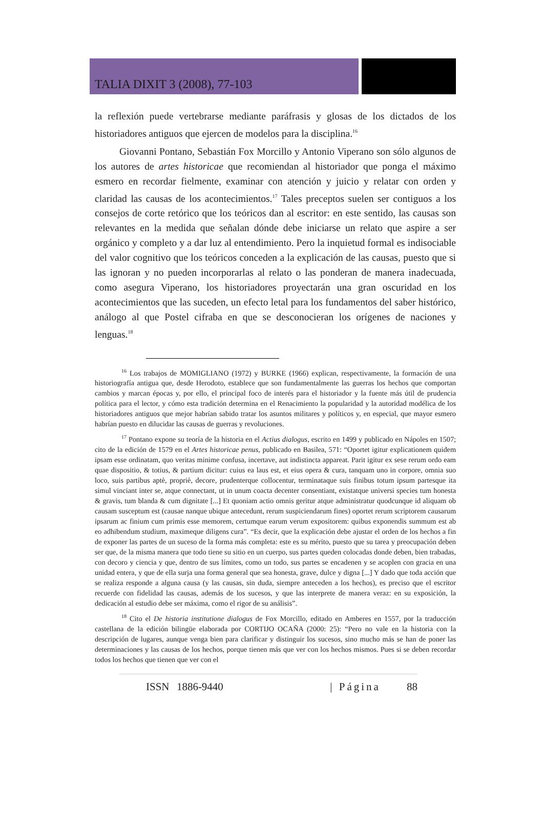TALIA DIXIT 3 (2008), 77-103
la reflexión puede vertebrarse mediante paráfrasis y glosas de los dictados de los historiadores antiguos que ejercen de modelos para la disciplina.<sup>16</sup>
Giovanni Pontano, Sebastián Fox Morcillo y Antonio Viperano son sólo algunos de los autores de artes historicae que recomiendan al historiador que ponga el máximo esmero en recordar fielmente, examinar con atención y juicio y relatar con orden y claridad las causas de los acontecimientos.<sup>17</sup> Tales preceptos suelen ser contiguos a los consejos de corte retórico que los teóricos dan al escritor: en este sentido, las causas son relevantes en la medida que señalan dónde debe iniciarse un relato que aspire a ser orgánico y completo y a dar luz al entendimiento. Pero la inquietud formal es indisociable del valor cognitivo que los teóricos conceden a la explicación de las causas, puesto que si las ignoran y no pueden incorporarlas al relato o las ponderan de manera inadecuada, como asegura Viperano, los historiadores proyectarán una gran oscuridad en los acontecimientos que las suceden, un efecto letal para los fundamentos del saber histórico, análogo al que Postel cifraba en que se desconocieran los orígenes de naciones y lenguas.<sup>18</sup>
<sup>16</sup> Los trabajos de MOMIGLIANO (1972) y BURKE (1966) explican, respectivamente, la formación de una historiografía antigua que, desde Herodoto, establece que son fundamentalmente las guerras los hechos que comportan cambios y marcan épocas y, por ello, el principal foco de interés para el historiador y la fuente más útil de prudencia política para el lector, y cómo esta tradición determina en el Renacimiento la popularidad y la autoridad modélica de los historiadores antiguos que mejor habrían sabido tratar los asuntos militares y políticos y, en especial, que mayor esmero habrían puesto en dilucidar las causas de guerras y revoluciones.
<sup>17</sup> Pontano expone su teoría de la historia en el Actius dialogus, escrito en 1499 y publicado en Nápoles en 1507; cito de la edición de 1579 en el Artes historicae penus, publicado en Basilea, 571: “Oportet igitur explicationem quidem ipsam esse ordinatam, quo veritas minime confusa, incertave, aut indistincta appareat. Parit igitur ex sese rerum ordo eam quae dispositio, & totius, & partium dicitur: cuius ea laus est, et eius opera & cura, tanquam uno in corpore, omnia suo loco, suis partibus aptè, propriè, decore, prudenterque collocentur, terminataque suis finibus totum ipsum partesque ita simul vinciant inter se, atque connectant, ut in unum coacta decenter consentiant, existatque universi species tum honesta & gravis, tum blanda & cum dignitate [...] Et quoniam actio omnis geritur atque administratur quodcunque id aliquam ob causam susceptum est (causae nanque ubique antecedunt, rerum suspiciendarum fines) oportet rerum scriptorem causarum ipsarum ac finium cum primis esse memorem, certumque earum verum expositorem: quibus exponendis summum est ab eo adhibendum studium, maximeque diligens cura”. “Es decir, que la explicación debe ajustar el orden de los hechos a fin de exponer las partes de un suceso de la forma más completa: este es su mérito, puesto que su tarea y preocupación deben ser que, de la misma manera que todo tiene su sitio en un cuerpo, sus partes queden colocadas donde deben, bien trabadas, con decoro y ciencia y que, dentro de sus límites, como un todo, sus partes se encadenen y se acoplen con gracia en una unidad entera, y que de ella surja una forma general que sea honesta, grave, dulce y digna [...] Y dado que toda acción que se realiza responde a alguna causa (y las causas, sin duda, siempre anteceden a los hechos), es preciso que el escritor recuerde con fidelidad las causas, además de los sucesos, y que las interprete de manera veraz: en su exposición, la dedicación al estudio debe ser máxima, como el rigor de su análisis”.
<sup>18</sup> Cito el De historia institutione dialogus de Fox Morcillo, editado en Amberes en 1557, por la traducción castellana de la edición bilingüe elaborada por CORTIJO OCAÑA (2000: 25): “Pero no vale en la historia con la descripción de lugares, aunque venga bien para clarificar y distinguir los sucesos, sino mucho más se han de poner las determinaciones y las causas de los hechos, porque tienen más que ver con los hechos mismos. Pues si se deben recordar todos los hechos que tienen que ver con el
ISSN 1886-9440 | Página 88